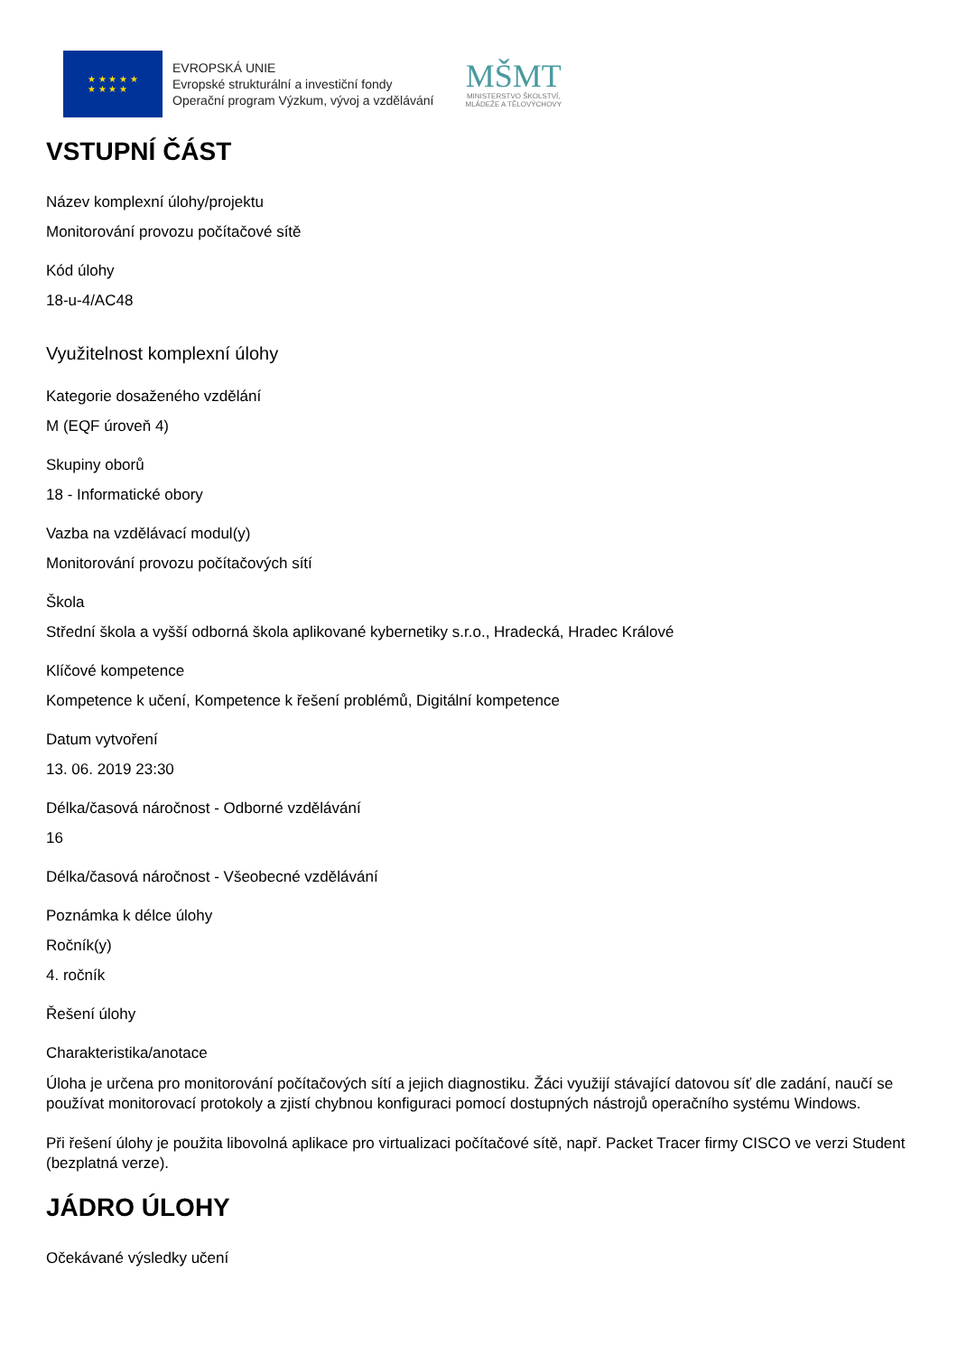★ ★ ★ ★ ★
★ ★ ★ ★
EVROPSKÁ UNIE
Evropské strukturální a investiční fondy
Operační program Výzkum, vývoj a vzdělávání
MŠMT
MINISTERSTVO ŠKOLSTVÍ,
MLÁDEŽE A TĚLOVÝCHOVY
VSTUPNÍ ČÁST
Název komplexní úlohy/projektu
Monitorování provozu počítačové sítě
Kód úlohy
18-u-4/AC48
Využitelnost komplexní úlohy
Kategorie dosaženého vzdělání
M (EQF úroveň 4)
Skupiny oborů
18 - Informatické obory
Vazba na vzdělávací modul(y)
Monitorování provozu počítačových sítí
Škola
Střední škola a vyšší odborná škola aplikované kybernetiky s.r.o., Hradecká, Hradec Králové
Klíčové kompetence
Kompetence k učení, Kompetence k řešení problémů, Digitální kompetence
Datum vytvoření
13. 06. 2019 23:30
Délka/časová náročnost - Odborné vzdělávání
16
Délka/časová náročnost - Všeobecné vzdělávání
Poznámka k délce úlohy
Ročník(y)
4. ročník
Řešení úlohy
Charakteristika/anotace
Úloha je určena pro monitorování počítačových sítí a jejich diagnostiku. Žáci využijí stávající datovou síť dle zadání, naučí se používat monitorovací protokoly a zjistí chybnou konfiguraci pomocí dostupných nástrojů operačního systému Windows.
Při řešení úlohy je použita libovolná aplikace pro virtualizaci počítačové sítě, např. Packet Tracer firmy CISCO ve verzi Student (bezplatná verze).
JÁDRO ÚLOHY
Očekávané výsledky učení